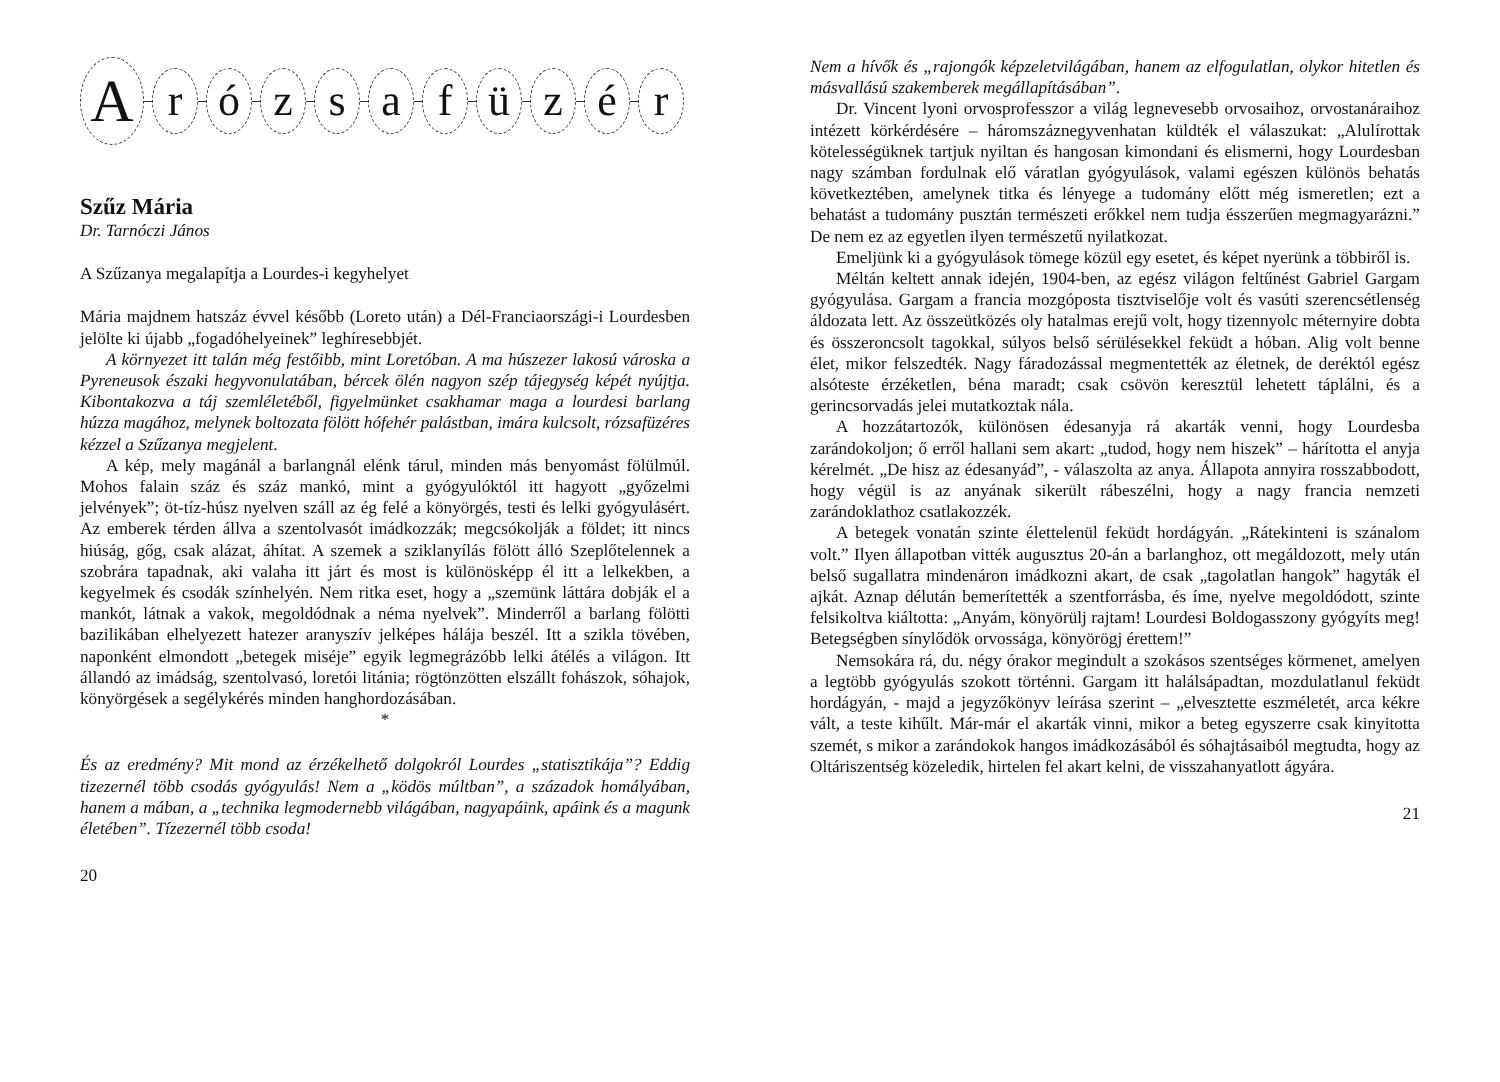A r ó z s a f ü z é r
Szűz Mária
Dr. Tarnóczi János
A Szűzanya megalapítja a Lourdes-i kegyhelyet
Mária majdnem hatszáz évvel később (Loreto után) a Dél-Franciaországi-i Lourdesben jelölte ki újabb „fogadóhelyeinek” leghíresebbjét.
A környezet itt talán még festőibb, mint Loretóban. A ma húszezer lakosú városka a Pyreneusok északi hegyvonulatában, bércek ölén nagyon szép tájegység képét nyújtja. Kibontakozva a táj szemléletéből, figyelmünket csakhamar maga a lourdesi barlang húzza magához, melynek boltozata fölött hófehér palástban, imára kulcsolt, rózsafüzéres kézzel a Szűzanya megjelent.
A kép, mely magánál a barlangnál elénk tárul, minden más benyomást fölülmúl. Mohos falain száz és száz mankó, mint a gyógyulóktól itt hagyott „győzelmi jelvények”; öt-tíz-húsz nyelven száll az ég felé a könyörgés, testi és lelki gyógyulásért. Az emberek térden állva a szentolvasót imádkozzák; megcsókolják a földet; itt nincs hiúság, gőg, csak alázat, áhítat. A szemek a sziklanyílás fölött álló Szeplőtelennek a szobrára tapadnak, aki valaha itt járt és most is különösképp él itt a lelkekben, a kegyelmek és csodák színhelyén. Nem ritka eset, hogy a „szemünk láttára dobják el a mankót, látnak a vakok, megoldódnak a néma nyelvek”. Minderről a barlang fölötti bazilikában elhelyezett hatezer aranyszív jelképes hálája beszél. Itt a szikla tövében, naponként elmondott „betegek miséje” egyik legmegrázóbb lelki átélés a világon. Itt állandó az imádság, szentolvasó, loretói litánia; rögtönzötten elszállt fohászok, sóhajok, könyörgések a segélykérés minden hanghordozásában.
*
És az eredmény? Mit mond az érzékelhető dolgokról Lourdes „statisztikája”? Eddig tizezernél több csodás gyógyulás! Nem a „ködös múltban”, a századok homályában, hanem a mában, a „technika legmodernebb világában, nagyapáink, apáink és a magunk életében”. Tízezernél több csoda!
20
Nem a hívők és „rajongók képzeletvilágában, hanem az elfogulatlan, olykor hitetlen és másvallású szakemberek megállapításában”.
Dr. Vincent lyoni orvosprofesszor a világ legnevesebb orvosaihoz, orvostanáraihoz intézett körkérdésére – háromszáznegyvenhatan küldték el válaszukat: „Alulírottak kötelességüknek tartjuk nyiltan és hangosan kimondani és elismerni, hogy Lourdesban nagy számban fordulnak elő váratlan gyógyulások, valami egészen különös behatás következtében, amelynek titka és lényege a tudomány előtt még ismeretlen; ezt a behatást a tudomány pusztán természeti erőkkel nem tudja ésszerűen megmagyarázni.” De nem ez az egyetlen ilyen természetű nyilatkozat.
Emeljünk ki a gyógyulások tömege közül egy esetet, és képet nyerünk a többiről is.
Méltán keltett annak idején, 1904-ben, az egész világon feltűnést Gabriel Gargam gyógyulása. Gargam a francia mozgóposta tisztviselője volt és vasúti szerencsétlenség áldozata lett. Az összeütközés oly hatalmas erejű volt, hogy tizennyolc méternyire dobta és összeroncsolt tagokkal, súlyos belső sérülésekkel feküdt a hóban. Alig volt benne élet, mikor felszedték. Nagy fáradozással megmentették az életnek, de deréktól egész alsóteste érzéketlen, béna maradt; csak csövön keresztül lehetett táplálni, és a gerincsorvadás jelei mutatkoztak nála.
A hozzátartozók, különösen édesanyja rá akarták venni, hogy Lourdesba zarándokoljon; ő erről hallani sem akart: „tudod, hogy nem hiszek” – hárította el anyja kérelmét. „De hisz az édesanyád”, - válaszolta az anya. Állapota annyira rosszabbodott, hogy végül is az anyának sikerült rábeszélni, hogy a nagy francia nemzeti zarándoklathoz csatlakozzék.
A betegek vonatán szinte élettelenül feküdt hordágyán. „Rátekinteni is szánalom volt.” Ilyen állapotban vitték augusztus 20-án a barlanghoz, ott megáldozott, mely után belső sugallatra mindenáron imádkozni akart, de csak „tagolatlan hangok” hagyták el ajkát. Aznap délután bemerítették a szentforrásba, és íme, nyelve megoldódott, szinte felsikoltva kiáltotta: „Anyám, könyörülj rajtam! Lourdesi Boldogasszony gyógyíts meg! Betegségben sínylődök orvossága, könyörögj érettem!”
Nemsokára rá, du. négy órakor megindult a szokásos szentséges körmenet, amelyen a legtöbb gyógyulás szokott történni. Gargam itt halálsápadtan, mozdulatlanul feküdt hordágyán, - majd a jegyzőkönyv leírása szerint – „elvesztette eszméletét, arca kékre vált, a teste kihűlt. Már-már el akarták vinni, mikor a beteg egyszerre csak kinyitotta szemét, s mikor a zarándokok hangos imádkozásából és sóhajtásaiból megtudta, hogy az Oltáriszentség közeledik, hirtelen fel akart kelni, de visszahanyatlott ágyára.
21